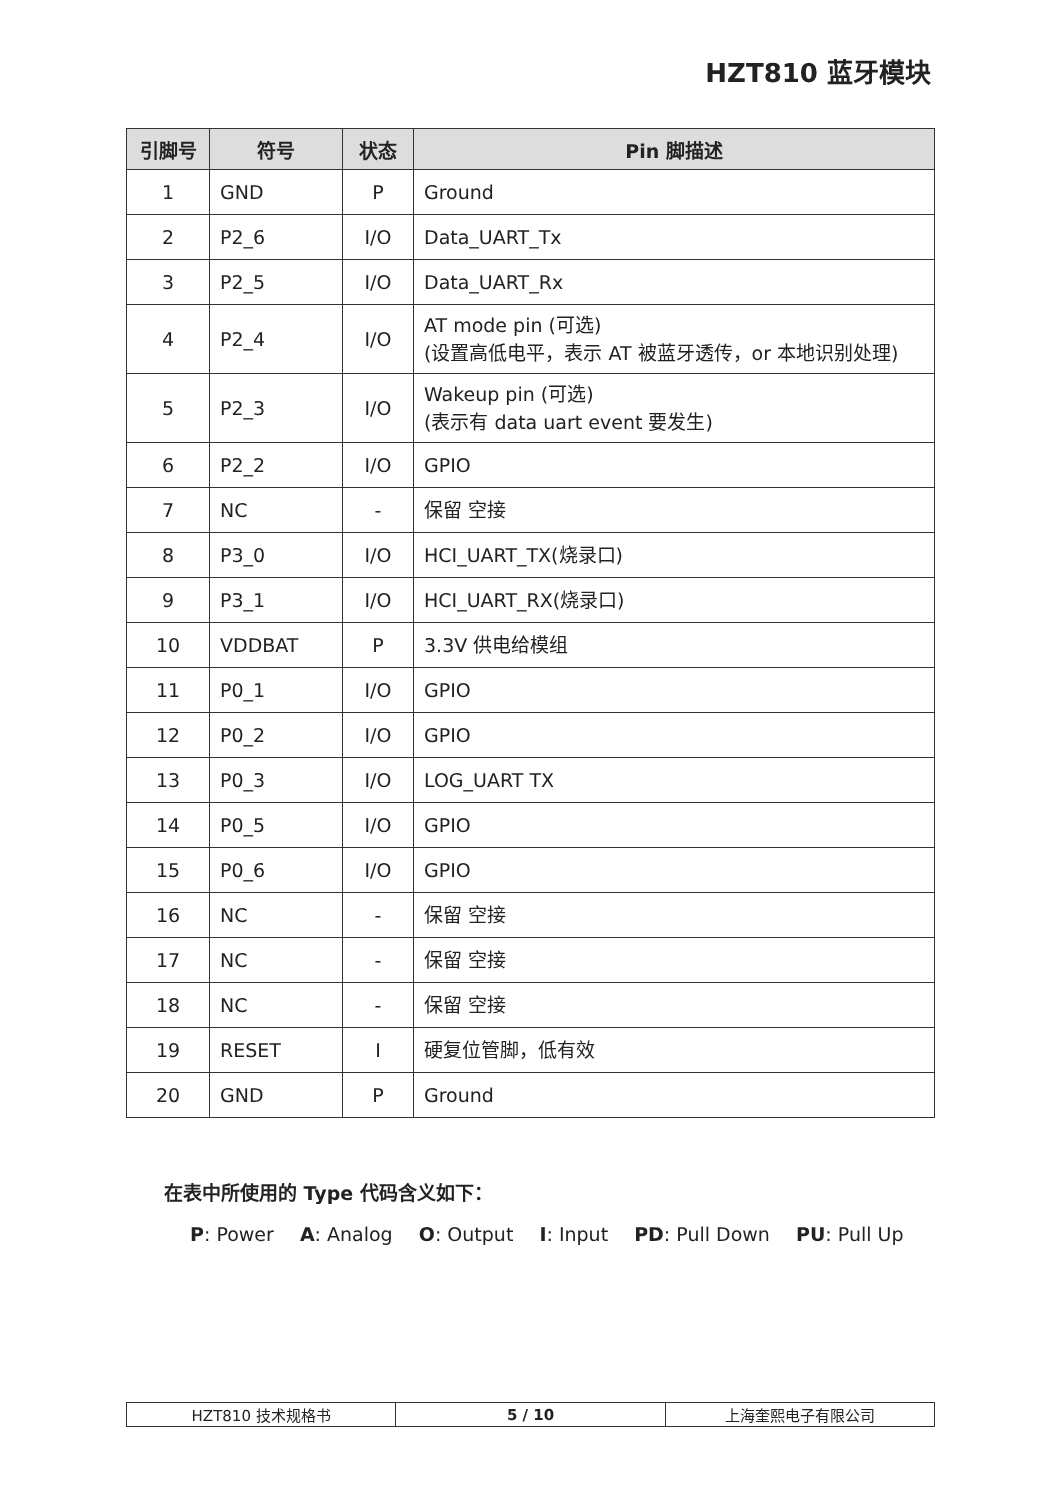HZT810 蓝牙模块
| 引脚号 | 符号 | 状态 | Pin 脚描述 |
| --- | --- | --- | --- |
| 1 | GND | P | Ground |
| 2 | P2_6 | I/O | Data_UART_Tx |
| 3 | P2_5 | I/O | Data_UART_Rx |
| 4 | P2_4 | I/O | AT mode pin (可选) (设置高低电平，表示 AT 被蓝牙透传，or 本地识别处理) |
| 5 | P2_3 | I/O | Wakeup pin (可选) (表示有 data uart event 要发生) |
| 6 | P2_2 | I/O | GPIO |
| 7 | NC | - | 保留 空接 |
| 8 | P3_0 | I/O | HCI_UART_TX(烧录口) |
| 9 | P3_1 | I/O | HCI_UART_RX(烧录口) |
| 10 | VDDBAT | P | 3.3V 供电给模组 |
| 11 | P0_1 | I/O | GPIO |
| 12 | P0_2 | I/O | GPIO |
| 13 | P0_3 | I/O | LOG_UART TX |
| 14 | P0_5 | I/O | GPIO |
| 15 | P0_6 | I/O | GPIO |
| 16 | NC | - | 保留 空接 |
| 17 | NC | - | 保留 空接 |
| 18 | NC | - | 保留 空接 |
| 19 | RESET | I | 硬复位管脚，低有效 |
| 20 | GND | P | Ground |
在表中所使用的 Type 代码含义如下：
P: Power A: Analog O: Output I: Input PD: Pull Down PU: Pull Up
| HZT810 技术规格书 | 5 / 10 | 上海奎熙电子有限公司 |